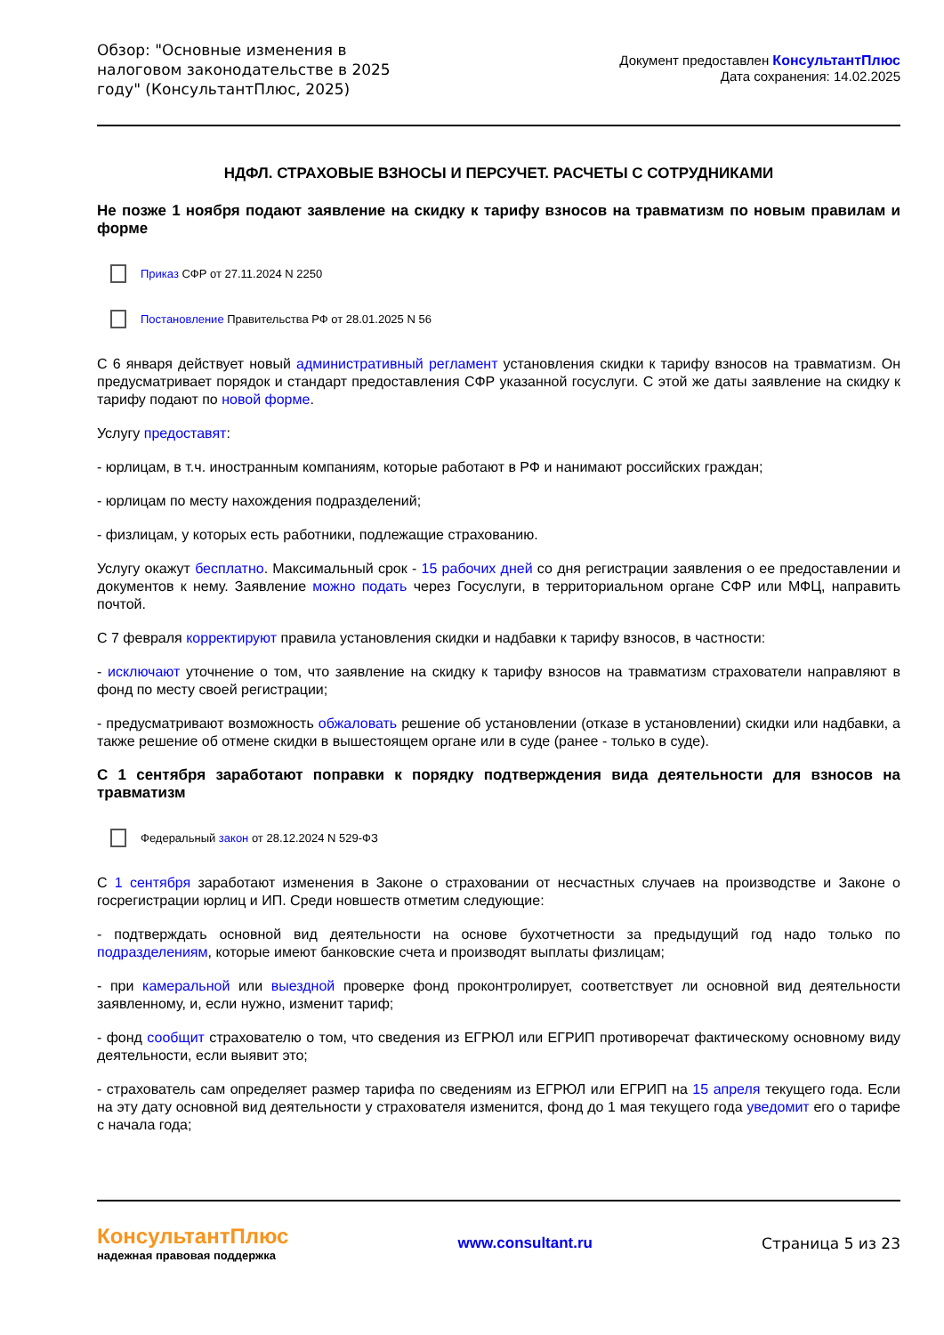Обзор: "Основные изменения в налоговом законодательстве в 2025 году" (КонсультантПлюс, 2025)
Документ предоставлен КонсультантПлюс
Дата сохранения: 14.02.2025
НДФЛ. СТРАХОВЫЕ ВЗНОСЫ И ПЕРСУЧЕТ. РАСЧЕТЫ С СОТРУДНИКАМИ
Не позже 1 ноября подают заявление на скидку к тарифу взносов на травматизм по новым правилам и форме
Приказ СФР от 27.11.2024 N 2250
Постановление Правительства РФ от 28.01.2025 N 56
С 6 января действует новый административный регламент установления скидки к тарифу взносов на травматизм. Он предусматривает порядок и стандарт предоставления СФР указанной госуслуги. С этой же даты заявление на скидку к тарифу подают по новой форме.
Услугу предоставят:
- юрлицам, в т.ч. иностранным компаниям, которые работают в РФ и нанимают российских граждан;
- юрлицам по месту нахождения подразделений;
- физлицам, у которых есть работники, подлежащие страхованию.
Услугу окажут бесплатно. Максимальный срок - 15 рабочих дней со дня регистрации заявления о ее предоставлении и документов к нему. Заявление можно подать через Госуслуги, в территориальном органе СФР или МФЦ, направить почтой.
С 7 февраля корректируют правила установления скидки и надбавки к тарифу взносов, в частности:
- исключают уточнение о том, что заявление на скидку к тарифу взносов на травматизм страхователи направляют в фонд по месту своей регистрации;
- предусматривают возможность обжаловать решение об установлении (отказе в установлении) скидки или надбавки, а также решение об отмене скидки в вышестоящем органе или в суде (ранее - только в суде).
С 1 сентября заработают поправки к порядку подтверждения вида деятельности для взносов на травматизм
Федеральный закон от 28.12.2024 N 529-ФЗ
С 1 сентября заработают изменения в Законе о страховании от несчастных случаев на производстве и Законе о госрегистрации юрлиц и ИП. Среди новшеств отметим следующие:
- подтверждать основной вид деятельности на основе бухотчетности за предыдущий год надо только по подразделениям, которые имеют банковские счета и производят выплаты физлицам;
- при камеральной или выездной проверке фонд проконтролирует, соответствует ли основной вид деятельности заявленному, и, если нужно, изменит тариф;
- фонд сообщит страхователю о том, что сведения из ЕГРЮЛ или ЕГРИП противоречат фактическому основному виду деятельности, если выявит это;
- страхователь сам определяет размер тарифа по сведениям из ЕГРЮЛ или ЕГРИП на 15 апреля текущего года. Если на эту дату основной вид деятельности у страхователя изменится, фонд до 1 мая текущего года уведомит его о тарифе с начала года;
КонсультантПлюс
надежная правовая поддержка
www.consultant.ru Страница 5 из 23